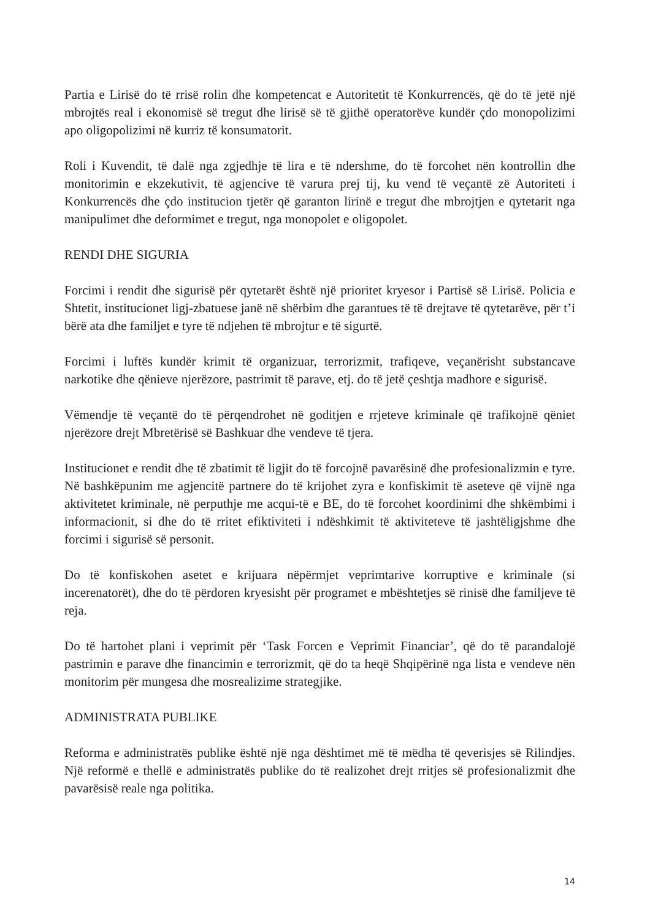Partia e Lirisë do të rrisë rolin dhe kompetencat e Autoritetit të Konkurrencës, që do të jetë një mbrojtës real i ekonomisë së tregut dhe lirisë së të gjithë operatorëve kundër çdo monopolizimi apo oligopolizimi në kurriz të konsumatorit.
Roli i Kuvendit, të dalë nga zgjedhje të lira e të ndershme, do të forcohet nën kontrollin dhe monitorimin e ekzekutivit, të agjencive të varura prej tij, ku vend të veçantë zë Autoriteti i Konkurrencës dhe çdo institucion tjetër që garanton lirinë e tregut dhe mbrojtjen e qytetarit nga manipulimet dhe deformimet e tregut, nga monopolet e oligopolet.
RENDI DHE SIGURIA
Forcimi i rendit dhe sigurisë për qytetarët është një prioritet kryesor i Partisë së Lirisë. Policia e Shtetit, institucionet ligj-zbatuese janë në shërbim dhe garantues të të drejtave të qytetarëve, për t’i bërë ata dhe familjet e tyre të ndjehen të mbrojtur e të sigurtë.
Forcimi i luftës kundër krimit të organizuar, terrorizmit, trafiqeve, veçanërisht substancave narkotike dhe qënieve njerëzore, pastrimit të parave, etj. do të jetë çeshtja madhore e sigurisë.
Vëmendje të veçantë do të përqendrohet në goditjen e rrjeteve kriminale që trafikojnë qëniet njerëzore drejt Mbretërisë së Bashkuar dhe vendeve të tjera.
Institucionet e rendit dhe të zbatimit të ligjit do të forcojnë pavarësinë dhe profesionalizmin e tyre. Në bashkëpunim me agjencitë partnere do të krijohet zyra e konfiskimit të aseteve që vijnë nga aktivitetet kriminale, në perputhje me acqui-të e BE, do të forcohet koordinimi dhe shkëmbimi i informacionit, si dhe do të rritet efiktiviteti i ndëshkimit të aktiviteteve të jashtëligjshme dhe forcimi i sigurisë së personit.
Do të konfiskohen asetet e krijuara nëpërmjet veprimtarive korruptive e kriminale (si incerenatorët), dhe do të përdoren kryesisht për programet e mbështetjes së rinisë dhe familjeve të reja.
Do të hartohet plani i veprimit për ‘Task Forcen e Veprimit Financiar’, që do të parandalojë pastrimin e parave dhe financimin e terrorizmit, që do ta heqë Shqipërinë nga lista e vendeve nën monitorim për mungesa dhe mosrealizime strategjike.
ADMINISTRATA PUBLIKE
Reforma e administratës publike është një nga dështimet më të mëdha të qeverisjes së Rilindjes. Një reformë e thellë e administratës publike do të realizohet drejt rritjes së profesionalizmit dhe pavarësisë reale nga politika.
14